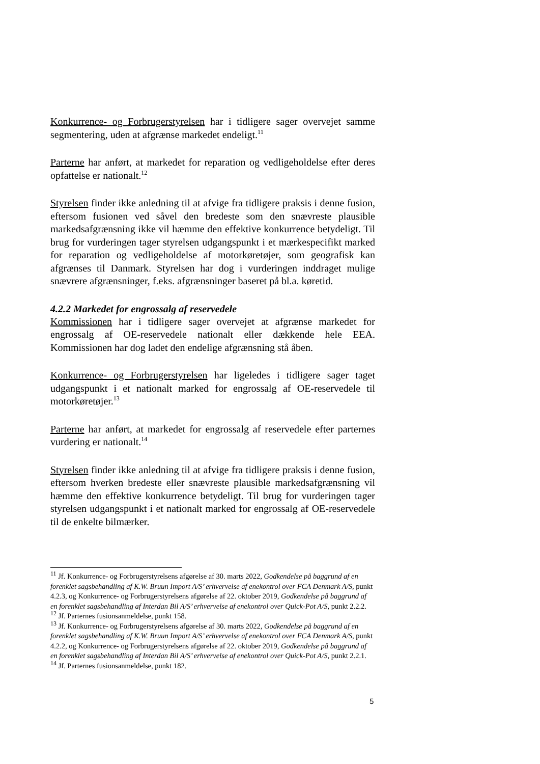Konkurrence- og Forbrugerstyrelsen har i tidligere sager overvejet samme segmentering, uden at afgrænse markedet endeligt.<sup>11</sup>
Parterne har anført, at markedet for reparation og vedligeholdelse efter deres opfattelse er nationalt.<sup>12</sup>
Styrelsen finder ikke anledning til at afvige fra tidligere praksis i denne fusion, eftersom fusionen ved såvel den bredeste som den snævreste plausible markedsafgrænsning ikke vil hæmme den effektive konkurrence betydeligt. Til brug for vurderingen tager styrelsen udgangspunkt i et mærkespecifikt marked for reparation og vedligeholdelse af motorkøretøjer, som geografisk kan afgrænses til Danmark. Styrelsen har dog i vurderingen inddraget mulige snævrere afgrænsninger, f.eks. afgrænsninger baseret på bl.a. køretid.
4.2.2 Markedet for engrossalg af reservedele
Kommissionen har i tidligere sager overvejet at afgrænse markedet for engrossalg af OE-reservedele nationalt eller dækkende hele EEA. Kommissionen har dog ladet den endelige afgrænsning stå åben.
Konkurrence- og Forbrugerstyrelsen har ligeledes i tidligere sager taget udgangspunkt i et nationalt marked for engrossalg af OE-reservedele til motorkøretøjer.<sup>13</sup>
Parterne har anført, at markedet for engrossalg af reservedele efter parternes vurdering er nationalt.<sup>14</sup>
Styrelsen finder ikke anledning til at afvige fra tidligere praksis i denne fusion, eftersom hverken bredeste eller snævreste plausible markedsafgrænsning vil hæmme den effektive konkurrence betydeligt. Til brug for vurderingen tager styrelsen udgangspunkt i et nationalt marked for engrossalg af OE-reservedele til de enkelte bilmærker.
<sup>11</sup> Jf. Konkurrence- og Forbrugerstyrelsens afgørelse af 30. marts 2022, Godkendelse på baggrund af en forenklet sagsbehandling af K.W. Bruun Import A/S’ erhvervelse af enekontrol over FCA Denmark A/S, punkt 4.2.3, og Konkurrence- og Forbrugerstyrelsens afgørelse af 22. oktober 2019, Godkendelse på baggrund af en forenklet sagsbehandling af Interdan Bil A/S’ erhvervelse af enekontrol over Quick-Pot A/S, punkt 2.2.2.
<sup>12</sup> Jf. Parternes fusionsanmeldelse, punkt 158.
<sup>13</sup> Jf. Konkurrence- og Forbrugerstyrelsens afgørelse af 30. marts 2022, Godkendelse på baggrund af en forenklet sagsbehandling af K.W. Bruun Import A/S’ erhvervelse af enekontrol over FCA Denmark A/S, punkt 4.2.2, og Konkurrence- og Forbrugerstyrelsens afgørelse af 22. oktober 2019, Godkendelse på baggrund af en forenklet sagsbehandling af Interdan Bil A/S’ erhvervelse af enekontrol over Quick-Pot A/S, punkt 2.2.1.
<sup>14</sup> Jf. Parternes fusionsanmeldelse, punkt 182.
5